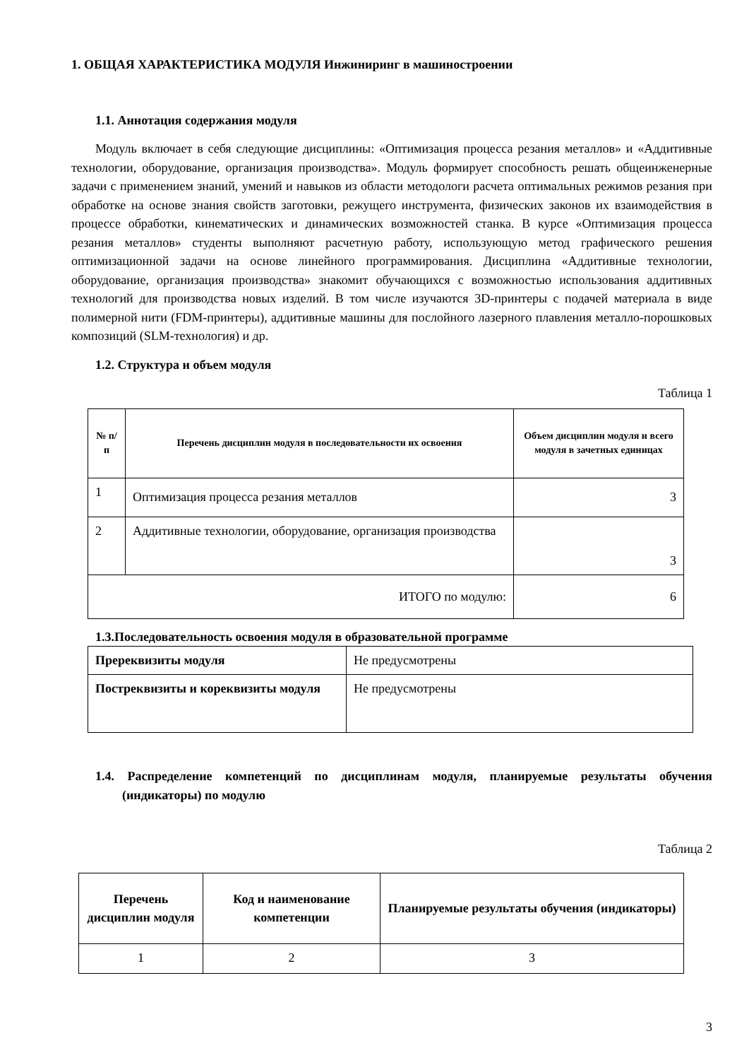1. ОБЩАЯ ХАРАКТЕРИСТИКА МОДУЛЯ Инжиниринг в машиностроении
1.1. Аннотация содержания модуля
Модуль включает в себя следующие дисциплины: «Оптимизация процесса резания металлов» и «Аддитивные технологии, оборудование, организация производства». Модуль формирует способность решать общеинженерные задачи с применением знаний, умений и навыков из области методологи расчета оптимальных режимов резания при обработке на основе знания свойств заготовки, режущего инструмента, физических законов их взаимодействия в процессе обработки, кинематических и динамических возможностей станка. В курсе «Оптимизация процесса резания металлов» студенты выполняют расчетную работу, использующую метод графического решения оптимизационной задачи на основе линейного программирования. Дисциплина «Аддитивные технологии, оборудование, организация производства» знакомит обучающихся с возможностью использования аддитивных технологий для производства новых изделий. В том числе изучаются 3D-принтеры с подачей материала в виде полимерной нити (FDM-принтеры), аддитивные машины для послойного лазерного плавления металло-порошковых композиций (SLM-технология) и др.
1.2. Структура и объем модуля
Таблица 1
| № п/п | Перечень дисциплин модуля в последовательности их освоения | Объем дисциплин модуля и всего модуля в зачетных единицах |
| --- | --- | --- |
| 1 | Оптимизация процесса резания металлов | 3 |
| 2 | Аддитивные технологии, оборудование, организация производства | 3 |
| ИТОГО по модулю: | | 6 |
1.3.Последовательность освоения модуля в образовательной программе
| Пререквизиты модуля | Не предусмотрены |
| Постреквизиты и кореквизиты модуля | Не предусмотрены |
1.4. Распределение компетенций по дисциплинам модуля, планируемые результаты обучения (индикаторы) по модулю
Таблица 2
| Перечень дисциплин модуля | Код и наименование компетенции | Планируемые результаты обучения (индикаторы) |
| --- | --- | --- |
| 1 | 2 | 3 |
3